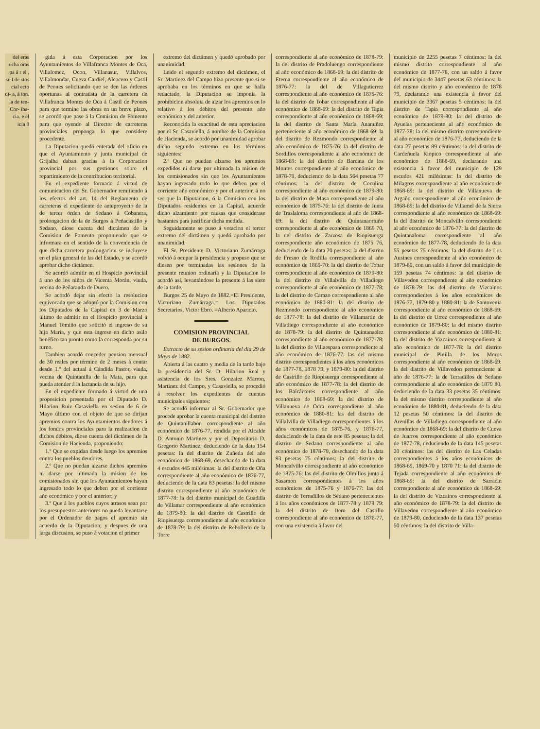del eras echa oras pa á r el , se l de stos cial ecto di- a, á ion. la de ien- Cor- iba- cia. e el icia 8
gida á esta Corporacion por los Ayuntamientos de Villafranca Montes de Oca, Villalomez, Ocon, Villanasur, Villalvos, Villalmondar, Cueva Cardiel, Alcocero y Castil de Peones solicitando que se den las órdenes oportunas al contratista de la carretera de Villafranca Montes de Oca á Castil de Peones para que termine las obras en un breve plazo, se acordó que pase á la Comision de Fomento para que oyendo al Director de carreteras provinciales proponga lo que considere procedente.
La Diputacion quedó enterada del oficio en que el Ayuntamiento y junta municipal de Grijalba daban gracias á la Corporacion provincial por sus gestiones sobre el repartimiento de la contribucion territorial.
En el expediente formado á virtud de comunicacion del Sr. Gobernador remitiendo á los efectos del art. 14 del Reglamento de carreteras el expediente de anteproyecto de la de tercer órden de Sedano á Cobanera, prolongacion de la de Burgos á Peñacastillo y Sedano, diose cuenta del dictámen de la Comision de Fomento proponiendo que se informara en el sentido de la conveniencia de que dicha carretera prolongacion se incluyese en el plan general de las del Estado, y se acordó aprobar dicho dictámen.
Se acordó admitir en el Hospicio provincial á uno de los niños de Vicenta Morán, viuda, vecina de Peñaranda de Duero.
Se acordó dejar sin efecto la resolucion equivocada que se adoptó por la Comision con los Diputados de la Capital en 3 de Marzo último de admitir en el Hospicio provincial á Manuel Temiño que solicitó el ingreso de su hija María, y que esta ingrese en dicho asilo benéfico tan pronto como la corresponda por su turno.
Tambien acordó conceder pension mensual de 30 reales por término de 2 meses á contar desde 1.º del actual á Cándida Pastor, viuda, vecina de Quintanilla de la Mata, para que pueda atender á la lactancia de su hijo.
En el expediente formado á virtud de una proposicion presentada por el Diputado D. Hilarion Ruiz Casaviella en sesion de 6 de Mayo último con el objeto de que se dirijan apremios contra los Ayuntamientos deudores á los fondos provinciales para la realizacion de dichos débitos, diose cuenta del dictámen de la Comision de Hacienda, proponiendo:
1.º Que se expidan desde luego los apremios contra los pueblos deudores.
2.º Que no puedan alzarse dichos apremios ni darse por ultimada la mision de los comisionados sin que los Ayuntamientos hayan ingresado todo lo que deben por el corriente año económico y por el anterior; y
3.º Que á los pueblos cuyos atrasos sean por los presupuestos anteriores no pueda levantarse por el Ordenador de pagos el apremio sin acuerdo de la Diputacion; y despues de una larga discusion, se puso á votacion el primer
extremo del dictámen y quedó aprobado por unanimidad.
Leido el segundo extremo del dictámen, el Sr. Martinez del Campo hizo presente que si se aprobaba en los términos en que se halla redactado, la Diputacion se imponia la prohibicion absoluta de alzar los apremios en lo relativo á los débitos del presente año económico y del anterior.
Reconocida la exactitud de esta apreciacion por el Sr. Casaviella, á nombre de la Comision de Hacienda, se acordó por unanimidad aprobar dicho segundo extremo en los términos siguientes:
2.º Que no puedan alzarse los apremios expedidos ni darse por ultimada la mision de los comisionados sin que los Ayuntamientos hayan ingresado todo lo que deben por el corriente año económico y por el anterior, á no ser que la Diputacion, ó la Comision con los Diputados residentes en la Capital, acuerde dicho alzamiento por causas que considerase bastantes para justificar dicha medida.
Seguidamente se puso á votacion el tercer extremo del dictámen y quedó aprobado por unanimidad.
El Sr. Presidente D. Victoriano Zumárraga volvió á ocupar la presidencia y propuso que se diesen por terminadas las sesiones de la presente reunion ordinaria y la Diputacion lo acordó así, levantándose la presente á las siete de la tarde.
Burgos 25 de Mayo de 1882.=El Presidente, Victoriano Zumárraga.= Los Diputados Secretarios, Victor Ebro. =Alberto Aparicio.
COMISION PROVINCIAL
DE BURGOS.
Extracto de su sesion ordinaria del dia 29 de Mayo de 1882.
Abierta á las cuatro y media de la tarde bajo la presidencia del Sr. D. Hilarion Real y asistencia de los Sres. Gonzalez Marron, Martinez del Campo, y Casaviella, se procedió á resolver los expedientes de cuentas municipales siguientes:
Se acordó informar al Sr. Gobernador que procede aprobar la cuenta municipal del distrito de Quintanillabon correspondiente al año económico de 1876-77, rendida por el Alcalde D. Antonio Martinez y por el Depositario D. Gregorio Martinez, deduciendo de la data 154 pesetas: la del distrito de Zuñeda del año económico de 1868-69, desechando de la data 4 escudos 445 milésimas: la del distrito de Oña correspondiente al año económico de 1876-77, deduciendo de la data 83 pesetas: la del mismo distrito correspondiente al año económico de 1877-78: la del distrito municipal de Guadilla de Villamar correspondiente al año económico de 1879-80: la del distrito de Castrillo de Riopisuerga correspondiente al año económico de 1878-79: la del distrito de Rebolledo de la Torre
correspondiente al año económico de 1878-79: la del distrito de Pradoluengo correspondiente al año económico de 1868-69: la del distrito de Eterna correspondiente al año económico de 1876-77: la del de Villagutierrez correspondiente al año económico de 1875-76: la del distrito de Tobar correspondiente al año económico de 1868-69: la del distrito de Tapia correspondiente al año económico de 1868-69: la del distrito de Santa María Ananuñez perteneciente al año económico de 1868 69: la del distrito de Rezmondo correspondiente al año económico de 1875-76: la del distrito de Sordillos correspondiente al año económico de 1868-69: la del distrito de Barcina de los Montes correspondiente al año económico de 1878-79, deduciendo de la data 564 pesetas 77 céntimos: la del distrito de Coculina correspondiente al año económico de 1879-80: la del distrito de Masa correspondiente al año económico de 1875-76: la del distrito de Junta de Traslaloma correspondiente al año de 1868-69: la del distrito de Quintanaortuño correspondiente al año económico de 1869 70, la del distrito de Zarzosa de Riopisuerga correspondiente año económico de 1875 76, deduciendo de la data 20 pesetas: la del distrito de Fresno de Rodilla correspondiente al año económico de 1869-70: la del distrito de Tobar correspondiente al año económico de 1879-80: la del distrito de Villalvilla de Villadiego correspondiente al año económico de 1877-78: la del distrito de Carazo correspondiente al año económico de 1880-81: la del distrito de Rezmondo correspondiente al año económico de 1877-78: la del distrito de Villamartin de Villadiego correspondiente al año económico de 1878-79: la del distrito de Quintanaelez correspondiente al año económico de 1877-78: la del distrito de Villaespasa correspondiente al año económico de 1876-77: las del mismo distrito correspondientes á los años económicos de 1877-78, 1878 79, y 1879-80: la del distrito de Castrillo de Riopisuerga correspondiente al año económico de 1877-78: la del distrito de los Balcárceres correspondiente al año económico de 1868-69: la del distrito de Villanueva de Odra correspondiente al año económico de 1880-81: las del distrito de Villalvilla de Villadiego correspondientes á los años económicos de 1875-76, y 1876-77, deduciendo de la data de este 85 pesetas: la del distrito de Sedano correspondiente al año económico de 1878-79, desechando de la data 93 pesetas 75 céntimos: la del distrito de Moncalvillo correspondiente al año económico de 1875-76: las del distrito de Olmillos junto á Sasamon correspondientes á los años económicos de 1875-76 y 1876-77: las del distrito de Terradillos de Sedano pertenecientes á los años económicos de 1877-78 y 1878 79: la del distrito de Itero del Castillo correspondiente al año económico de 1876-77, con una existencia á favor del
municipio de 2255 pesetas 7 céntimos: la del mismo distrito correspondiente al año económico de 1877-78, con un saldo á favor del municipio de 3447 pesetas 63 céntimos: la del mismo distrito y año económico de 1878 79, declarando una existencia á favor del municipio de 3367 pesetas 5 céntimos: la del distrito de Tapia correspondiente al año económico de 1879-80: la del distrito de Ayuelas perteneciente al año económico de 1877-78: la del mismo distrito correspondiente al año económico de 1876-77, deduciendo de la data 27 pesetas 89 céntimos: la del distrito de Cardeñuela Riopico correspondiente al año económico de 1868-69, declarando una existencia á favor del municipio de 129 escudos 421 milésimas: la del distrito de Milagros correspondiente al año económico de 1868-69: la del distrito de Villanueva de Argaño correspondiente al año económico de 1868-69: la del distrito de Villamel de la Sierra correspondiente al año económico de 1868-69: la del distrito de Moncalvillo correspondiente al año económico de 1876-77: la del distrito de Quintanaloma correspondiente al año económico de 1877-78, deduciendo de la data 55 pesetas 75 céntimos: la del distrito de Los Ausines correspondiente al año económico de 1879-80, con un saldo á favor del municipio de 159 pesetas 74 céntimos: la del distrito de Villavedon correspondiente al año económico de 1878-79: las del distrito de Vizcainos correspondientes á los años económicos de 1876-77, 1879-80 y 1880-81: la de Santovenia correspondiente al año económico de 1868-69: la del distrito de Urrez correspondiente al año económico de 1879-80: la del mismo distrito correspondiente al año económico de 1880-81: la del distrito de Vizcainos correspondiente al año económico de 1877-78: la del distrito municipal de Pinilla de los Moros correspondiente al año económico de 1868-69: la del distrito de Villavedon perteneciente al año de 1876-77: la de Terradillos de Sedano correspondiente al año económico de 1879 80, deduciendo de la data 33 pesetas 35 céntimos: la del mismo distrito correspondiente al año económico de 1880-81, deduciendo de la data 12 pesetas 50 céntimos: la del distrito de Arenillas de Villadiego correspondiente al año económico de 1868-69: la del distrito de Cueva de Juarros correspondiente al año económico de 1877-78, deduciendo de la data 145 pesetas 20 céntimos: las del distrito de Las Celadas correspondientes á los años económicos de 1868-69, 1869-70 y 1870 71: la del distrito de Tejada correspondiente al año económico de 1868-69: la del distrito de Sarracin correspondiente al año económico de 1868-69: la del distrito de Vizcainos correspondiente al año económico de 1878-79: la del distrito de Villavedon correspondiente al año económico de 1879-80, deduciendo de la data 137 pesetas 50 céntimos: la del distrito de Villa-